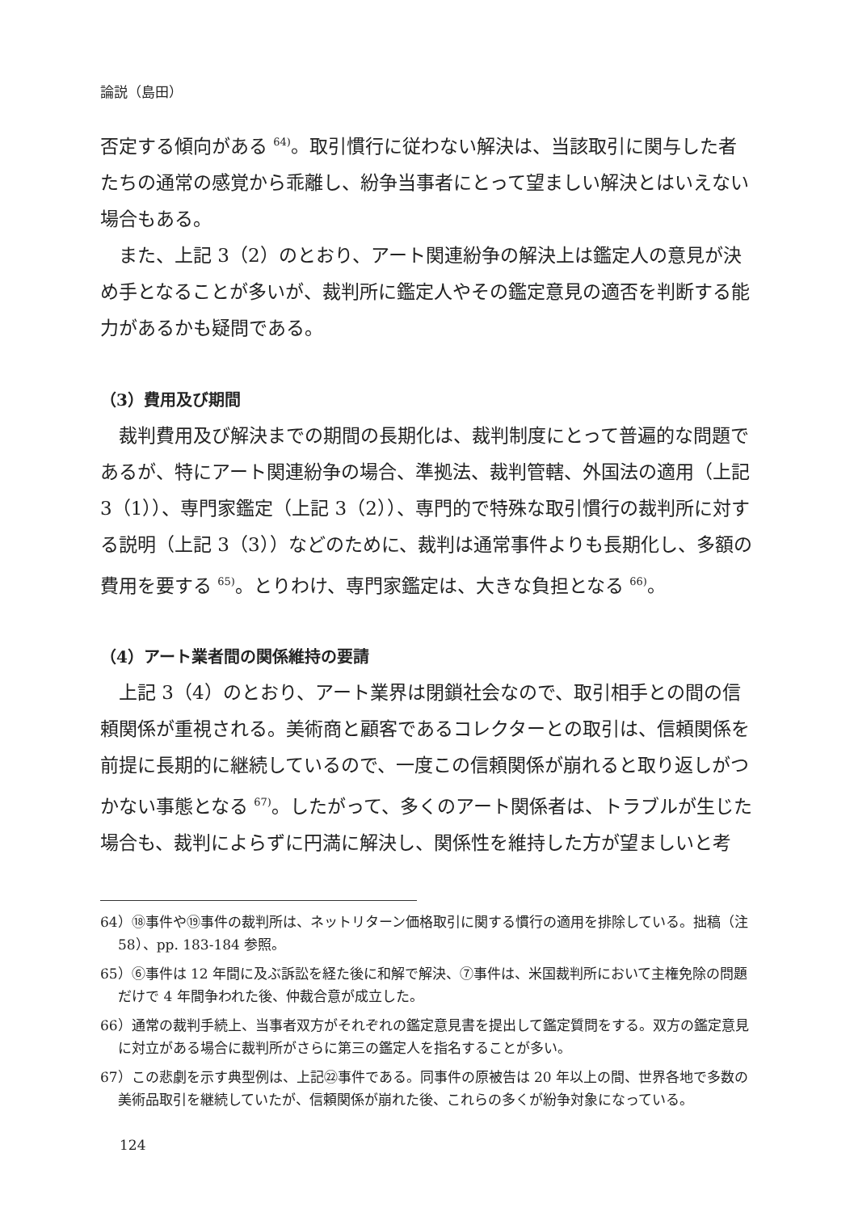論説（島田）
否定する傾向がある <sup>64)</sup>。取引慣行に従わない解決は、当該取引に関与した者たちの通常の感覚から乖離し、紛争当事者にとって望ましい解決とはいえない場合もある。
また、上記 3（2）のとおり、アート関連紛争の解決上は鑑定人の意見が決め手となることが多いが、裁判所に鑑定人やその鑑定意見の適否を判断する能力があるかも疑問である。
（3）費用及び期間
裁判費用及び解決までの期間の長期化は、裁判制度にとって普遍的な問題であるが、特にアート関連紛争の場合、準拠法、裁判管轄、外国法の適用（上記 3（1））、専門家鑑定（上記 3（2））、専門的で特殊な取引慣行の裁判所に対する説明（上記 3（3））などのために、裁判は通常事件よりも長期化し、多額の費用を要する <sup>65)</sup>。とりわけ、専門家鑑定は、大きな負担となる <sup>66)</sup>。
（4）アート業者間の関係維持の要請
上記 3（4）のとおり、アート業界は閉鎖社会なので、取引相手との間の信頼関係が重視される。美術商と顧客であるコレクターとの取引は、信頼関係を前提に長期的に継続しているので、一度この信頼関係が崩れると取り返しがつかない事態となる <sup>67)</sup>。したがって、多くのアート関係者は、トラブルが生じた場合も、裁判によらずに円満に解決し、関係性を維持した方が望ましいと考
64）⑱事件や⑲事件の裁判所は、ネットリターン価格取引に関する慣行の適用を排除している。拙稿（注 58）、pp. 183-184 参照。
65）⑥事件は 12 年間に及ぶ訴訟を経た後に和解で解決、⑦事件は、米国裁判所において主権免除の問題だけで 4 年間争われた後、仲裁合意が成立した。
66）通常の裁判手続上、当事者双方がそれぞれの鑑定意見書を提出して鑑定質問をする。双方の鑑定意見に対立がある場合に裁判所がさらに第三の鑑定人を指名することが多い。
67）この悲劇を示す典型例は、上記㉒事件である。同事件の原被告は 20 年以上の間、世界各地で多数の美術品取引を継続していたが、信頼関係が崩れた後、これらの多くが紛争対象になっている。
124